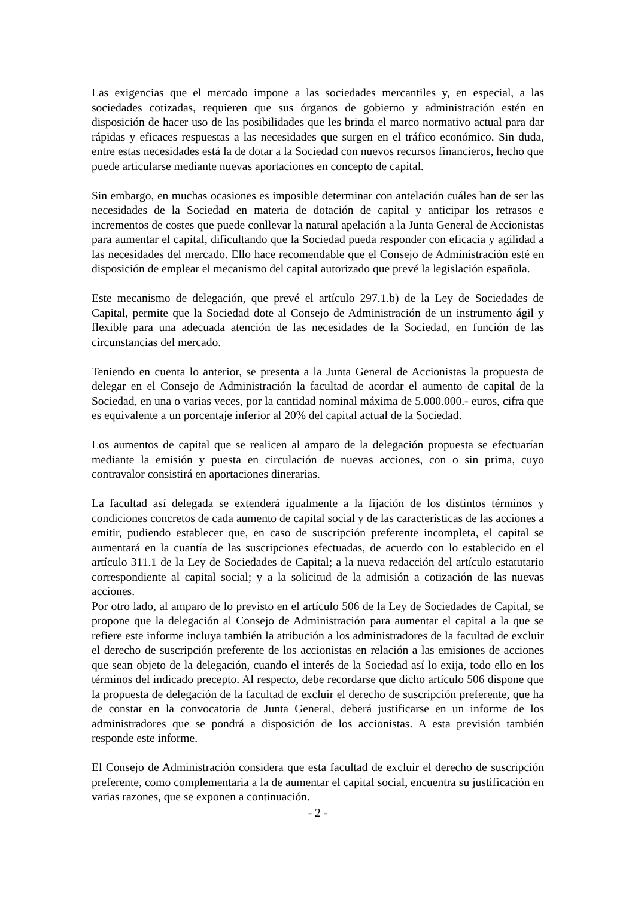Las exigencias que el mercado impone a las sociedades mercantiles y, en especial, a las sociedades cotizadas, requieren que sus órganos de gobierno y administración estén en disposición de hacer uso de las posibilidades que les brinda el marco normativo actual para dar rápidas y eficaces respuestas a las necesidades que surgen en el tráfico económico. Sin duda, entre estas necesidades está la de dotar a la Sociedad con nuevos recursos financieros, hecho que puede articularse mediante nuevas aportaciones en concepto de capital.
Sin embargo, en muchas ocasiones es imposible determinar con antelación cuáles han de ser las necesidades de la Sociedad en materia de dotación de capital y anticipar los retrasos e incrementos de costes que puede conllevar la natural apelación a la Junta General de Accionistas para aumentar el capital, dificultando que la Sociedad pueda responder con eficacia y agilidad a las necesidades del mercado. Ello hace recomendable que el Consejo de Administración esté en disposición de emplear el mecanismo del capital autorizado que prevé la legislación española.
Este mecanismo de delegación, que prevé el artículo 297.1.b) de la Ley de Sociedades de Capital, permite que la Sociedad dote al Consejo de Administración de un instrumento ágil y flexible para una adecuada atención de las necesidades de la Sociedad, en función de las circunstancias del mercado.
Teniendo en cuenta lo anterior, se presenta a la Junta General de Accionistas la propuesta de delegar en el Consejo de Administración la facultad de acordar el aumento de capital de la Sociedad, en una o varias veces, por la cantidad nominal máxima de 5.000.000.- euros, cifra que es equivalente a un porcentaje inferior al 20% del capital actual de la Sociedad.
Los aumentos de capital que se realicen al amparo de la delegación propuesta se efectuarían mediante la emisión y puesta en circulación de nuevas acciones, con o sin prima, cuyo contravalor consistirá en aportaciones dinerarias.
La facultad así delegada se extenderá igualmente a la fijación de los distintos términos y condiciones concretos de cada aumento de capital social y de las características de las acciones a emitir, pudiendo establecer que, en caso de suscripción preferente incompleta, el capital se aumentará en la cuantía de las suscripciones efectuadas, de acuerdo con lo establecido en el artículo 311.1 de la Ley de Sociedades de Capital; a la nueva redacción del artículo estatutario correspondiente al capital social; y a la solicitud de la admisión a cotización de las nuevas acciones.
Por otro lado, al amparo de lo previsto en el artículo 506 de la Ley de Sociedades de Capital, se propone que la delegación al Consejo de Administración para aumentar el capital a la que se refiere este informe incluya también la atribución a los administradores de la facultad de excluir el derecho de suscripción preferente de los accionistas en relación a las emisiones de acciones que sean objeto de la delegación, cuando el interés de la Sociedad así lo exija, todo ello en los términos del indicado precepto. Al respecto, debe recordarse que dicho artículo 506 dispone que la propuesta de delegación de la facultad de excluir el derecho de suscripción preferente, que ha de constar en la convocatoria de Junta General, deberá justificarse en un informe de los administradores que se pondrá a disposición de los accionistas. A esta previsión también responde este informe.
El Consejo de Administración considera que esta facultad de excluir el derecho de suscripción preferente, como complementaria a la de aumentar el capital social, encuentra su justificación en varias razones, que se exponen a continuación.
- 2 -